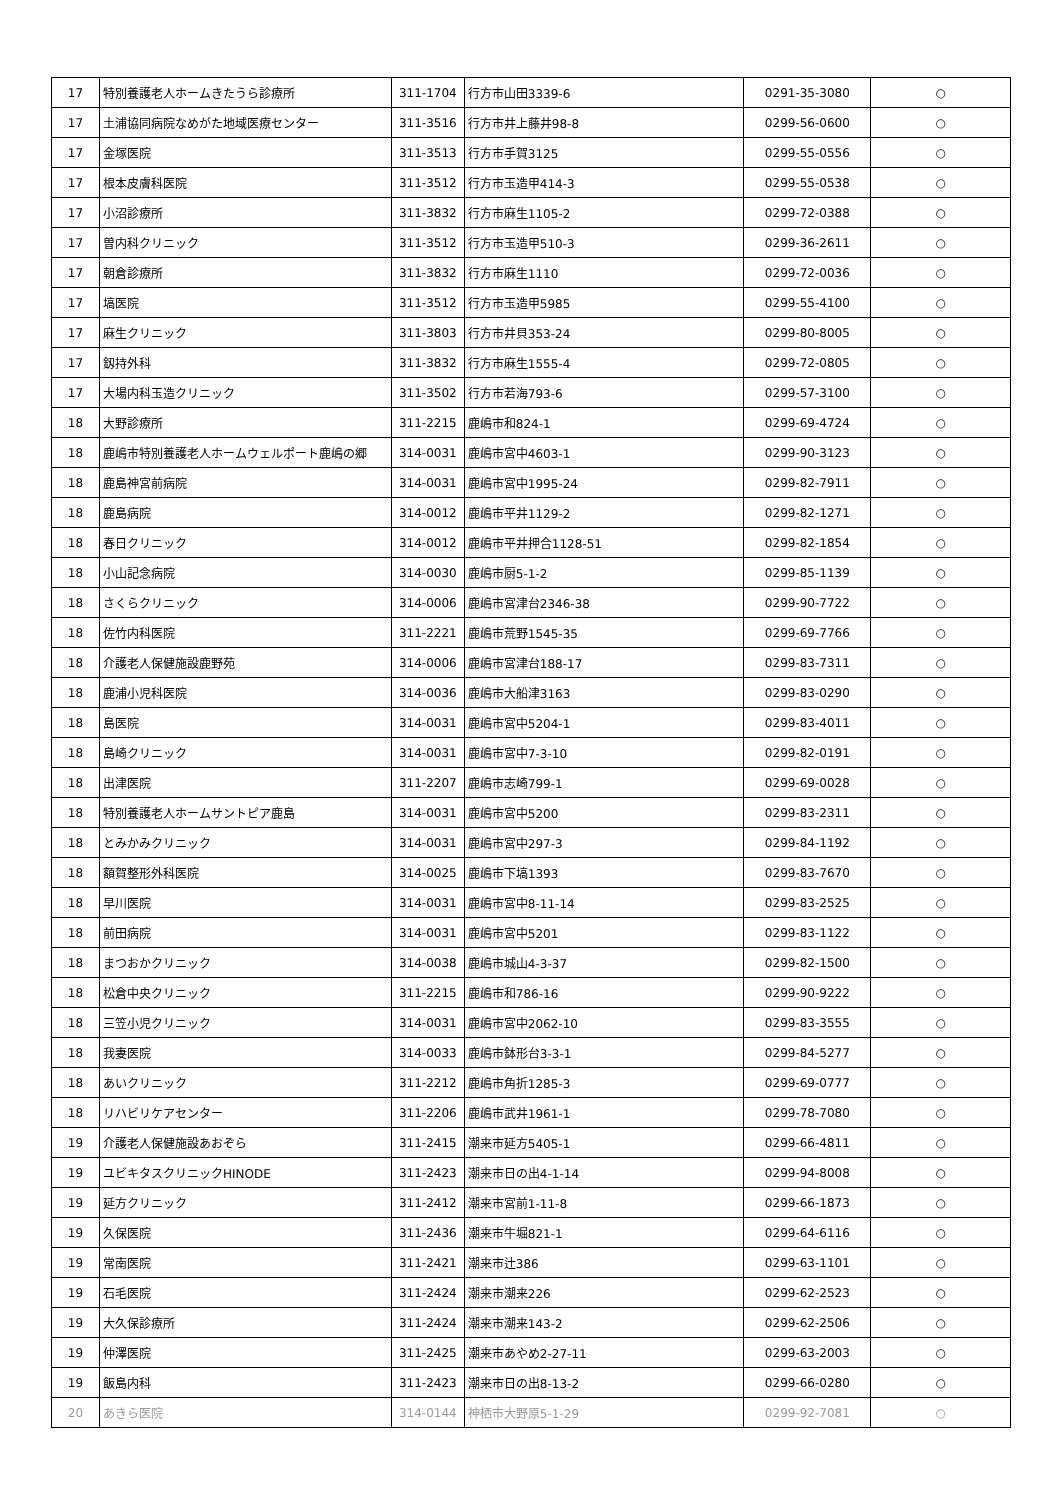| 17 | 特別養護老人ホームきたうら診療所 | 311-1704 | 行方市山田3339-6 | 0291-35-3080 | ○ |
| 17 | 土浦協同病院なめがた地域医療センター | 311-3516 | 行方市井上藤井98-8 | 0299-56-0600 | ○ |
| 17 | 金塚医院 | 311-3513 | 行方市手賀3125 | 0299-55-0556 | ○ |
| 17 | 根本皮膚科医院 | 311-3512 | 行方市玉造甲414-3 | 0299-55-0538 | ○ |
| 17 | 小沼診療所 | 311-3832 | 行方市麻生1105-2 | 0299-72-0388 | ○ |
| 17 | 曽内科クリニック | 311-3512 | 行方市玉造甲510-3 | 0299-36-2611 | ○ |
| 17 | 朝倉診療所 | 311-3832 | 行方市麻生1110 | 0299-72-0036 | ○ |
| 17 | 塙医院 | 311-3512 | 行方市玉造甲5985 | 0299-55-4100 | ○ |
| 17 | 麻生クリニック | 311-3803 | 行方市井貝353-24 | 0299-80-8005 | ○ |
| 17 | 釼持外科 | 311-3832 | 行方市麻生1555-4 | 0299-72-0805 | ○ |
| 17 | 大場内科玉造クリニック | 311-3502 | 行方市若海793-6 | 0299-57-3100 | ○ |
| 18 | 大野診療所 | 311-2215 | 鹿嶋市和824-1 | 0299-69-4724 | ○ |
| 18 | 鹿嶋市特別養護老人ホームウェルポート鹿嶋の郷 | 314-0031 | 鹿嶋市宮中4603-1 | 0299-90-3123 | ○ |
| 18 | 鹿島神宮前病院 | 314-0031 | 鹿嶋市宮中1995-24 | 0299-82-7911 | ○ |
| 18 | 鹿島病院 | 314-0012 | 鹿嶋市平井1129-2 | 0299-82-1271 | ○ |
| 18 | 春日クリニック | 314-0012 | 鹿嶋市平井押合1128-51 | 0299-82-1854 | ○ |
| 18 | 小山記念病院 | 314-0030 | 鹿嶋市厨5-1-2 | 0299-85-1139 | ○ |
| 18 | さくらクリニック | 314-0006 | 鹿嶋市宮津台2346-38 | 0299-90-7722 | ○ |
| 18 | 佐竹内科医院 | 311-2221 | 鹿嶋市荒野1545-35 | 0299-69-7766 | ○ |
| 18 | 介護老人保健施設鹿野苑 | 314-0006 | 鹿嶋市宮津台188-17 | 0299-83-7311 | ○ |
| 18 | 鹿浦小児科医院 | 314-0036 | 鹿嶋市大船津3163 | 0299-83-0290 | ○ |
| 18 | 島医院 | 314-0031 | 鹿嶋市宮中5204-1 | 0299-83-4011 | ○ |
| 18 | 島崎クリニック | 314-0031 | 鹿嶋市宮中7-3-10 | 0299-82-0191 | ○ |
| 18 | 出津医院 | 311-2207 | 鹿嶋市志崎799-1 | 0299-69-0028 | ○ |
| 18 | 特別養護老人ホームサントピア鹿島 | 314-0031 | 鹿嶋市宮中5200 | 0299-83-2311 | ○ |
| 18 | とみかみクリニック | 314-0031 | 鹿嶋市宮中297-3 | 0299-84-1192 | ○ |
| 18 | 額賀整形外科医院 | 314-0025 | 鹿嶋市下塙1393 | 0299-83-7670 | ○ |
| 18 | 早川医院 | 314-0031 | 鹿嶋市宮中8-11-14 | 0299-83-2525 | ○ |
| 18 | 前田病院 | 314-0031 | 鹿嶋市宮中5201 | 0299-83-1122 | ○ |
| 18 | まつおかクリニック | 314-0038 | 鹿嶋市城山4-3-37 | 0299-82-1500 | ○ |
| 18 | 松倉中央クリニック | 311-2215 | 鹿嶋市和786-16 | 0299-90-9222 | ○ |
| 18 | 三笠小児クリニック | 314-0031 | 鹿嶋市宮中2062-10 | 0299-83-3555 | ○ |
| 18 | 我妻医院 | 314-0033 | 鹿嶋市鉢形台3-3-1 | 0299-84-5277 | ○ |
| 18 | あいクリニック | 311-2212 | 鹿嶋市角折1285-3 | 0299-69-0777 | ○ |
| 18 | リハビリケアセンター | 311-2206 | 鹿嶋市武井1961-1 | 0299-78-7080 | ○ |
| 19 | 介護老人保健施設あおぞら | 311-2415 | 潮来市延方5405-1 | 0299-66-4811 | ○ |
| 19 | ユビキタスクリニックHINODE | 311-2423 | 潮来市日の出4-1-14 | 0299-94-8008 | ○ |
| 19 | 延方クリニック | 311-2412 | 潮来市宮前1-11-8 | 0299-66-1873 | ○ |
| 19 | 久保医院 | 311-2436 | 潮来市牛堀821-1 | 0299-64-6116 | ○ |
| 19 | 常南医院 | 311-2421 | 潮来市辻386 | 0299-63-1101 | ○ |
| 19 | 石毛医院 | 311-2424 | 潮来市潮来226 | 0299-62-2523 | ○ |
| 19 | 大久保診療所 | 311-2424 | 潮来市潮来143-2 | 0299-62-2506 | ○ |
| 19 | 仲澤医院 | 311-2425 | 潮来市あやめ2-27-11 | 0299-63-2003 | ○ |
| 19 | 飯島内科 | 311-2423 | 潮来市日の出8-13-2 | 0299-66-0280 | ○ |
| 20 | あきら医院 | 314-0144 | 神栖市大野原5-1-29 | 0299-92-7081 | ○ |